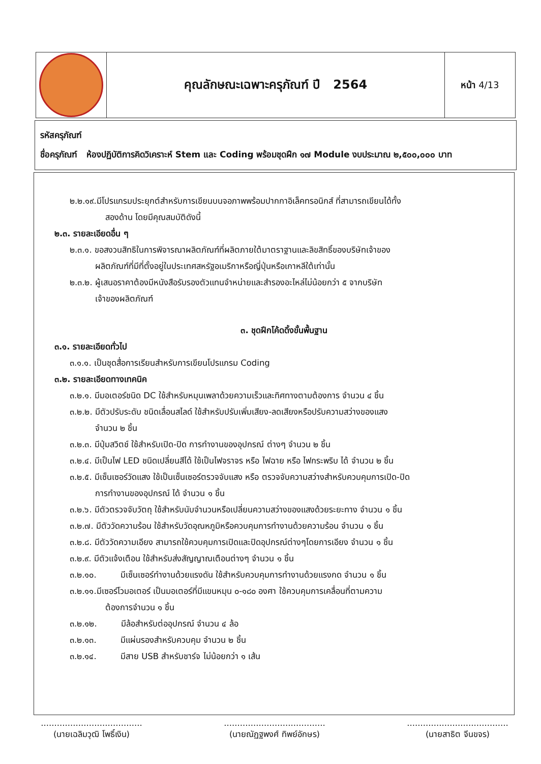| | คุณลักษณะเฉพาะครุภัณฑ์ ปี 2564 | หน้า 4/13 |
รหัสครุภัณฑ์
ชื่อครุภัณฑ์ ห้องปฏิบัติการคิดวิเคราะห์ Stem และ Coding พร้อมชุดฝึก ๑๗ Module งบประมาณ ๒,๕๐๐,๐๐๐ บาท
๒.๒.๑๙.มีโปรแกรมประยุกต์สำหรับการเขียนบนจอภาพพร้อมปากกาอิเล็คทรอนิกส์ ที่สามารถเขียนได้ทั้ง
สองด้าน โดยมีคุณสมบัติดังนี้
๒.๓. รายละเอียดอื่น ๆ
๒.๓.๑. ขอสงวนสิทธิในการพิจารณาผลิตภัณฑ์ที่ผลิตภายใต้มาตราฐานและลิขสิทธิ์ของบริษัทเจ้าของ
ผลิตภัณฑ์ที่มีที่ตั้งอยู่ในประเทศสหรัฐอเมริกาหรือญี่ปุ่นหรือเกาหลีใต้เท่านั้น
๒.๓.๒. ผู้เสนอราคาต้องมีหนังสือรับรองตัวแทนจำหน่ายและสำรองอะไหล่ไม่น้อยกว่า ๕ จากบริษัท
เจ้าของผลิตภัณฑ์
๓. ชุดฝึกโค้ดดิ้งขั้นพื้นฐาน
๓.๑. รายละเอียดทั่วไป
๓.๑.๑. เป็นชุดสื่อการเรียนสำหรับการเขียนโปรแกรม Coding
๓.๒. รายละเอียดทางเทคนิค
๓.๒.๑. มีมอเตอร์ชนิด DC ใช้สำหรับหมุนเพลาด้วยความเร็วและทิศทางตามต้องการ จำนวน ๔ ชิ้น
๓.๒.๒. มีตัวปรับระดับ ชนิดเลื่อนสไลด์ ใช้สำหรับปรับเพิ่มเสียง-ลดเสียงหรือปรับความสว่างของแสง
จำนวน ๒ ชิ้น
๓.๒.๓. มีปุ่มสวิตช์ ใช้สำหรับเปิด-ปิด การทำงานของอุปกรณ์ ต่างๆ จำนวน ๒ ชิ้น
๓.๒.๔. มีเป็นไฟ LED ชนิดเปลี่ยนสีได้ ใช้เป็นไฟจราจร หรือ ไฟฉาย หรือ ไฟกระพริบ ได้ จำนวน ๒ ชิ้น
๓.๒.๕. มีเซ็นเซอร์วัดแสง ใช้เป็นเซ็นเซอร์ตรวจจับแสง หรือ ตรวจจับความสว่างสำหรับควบคุมการเปิด-ปิด
การทำงานของอุปกรณ์ ได้ จำนวน ๑ ชิ้น
๓.๒.๖. มีตัวตรวจจับวัตถุ ใช้สำหรับนับจำนวนหรือเปลี่ยนความสว่างของแสงด้วยระยะทาง จำนวน ๑ ชิ้น
๓.๒.๗. มีตัววัดความร้อน ใช้สำหรับวัดอุณหภูมิหรือควบคุมการทำงานด้วยความร้อน จำนวน ๑ ชิ้น
๓.๒.๘. มีตัววัดความเอียง สามารถใช้ควบคุมการเปิดและปิดอุปกรณ์ต่างๆโดยการเอียง จำนวน ๑ ชิ้น
๓.๒.๙. มีตัวแจ้งเตือน ใช้สำหรับส่งสัญญาณเตือนต่างๆ จำนวน ๑ ชิ้น
๓.๒.๑๐. มีเซ็นเซอร์ทำงานด้วยแรงดัน ใช้สำหรับควบคุมการทำงานด้วยแรงกด จำนวน ๑ ชิ้น
๓.๒.๑๑.มีเซอร์โวมอเตอร์ เป็นมอเตอร์ที่มีแขนหมุน ๐-๑๘๐ องศา ใช้ควบคุมการเคลื่อนที่ตามความ
ต้องการจำนวน ๑ ชิ้น
๓.๒.๑๒. มีล้อสำหรับต่ออุปกรณ์ จำนวน ๔ ล้อ
๓.๒.๑๓. มีแผ่นรองสำหรับควบคุม จำนวน ๒ ชิ้น
๓.๒.๑๔. มีสาย USB สำหรับชาร์จ ไม่น้อยกว่า ๑ เส้น
......................................
(นายเฉลิมวุฒิ โพธิ์เงิน)
......................................
(นายณัฏฐพงศ์ ทิพย์อักษร)
......................................
(นายสาธิต จีนขจร)